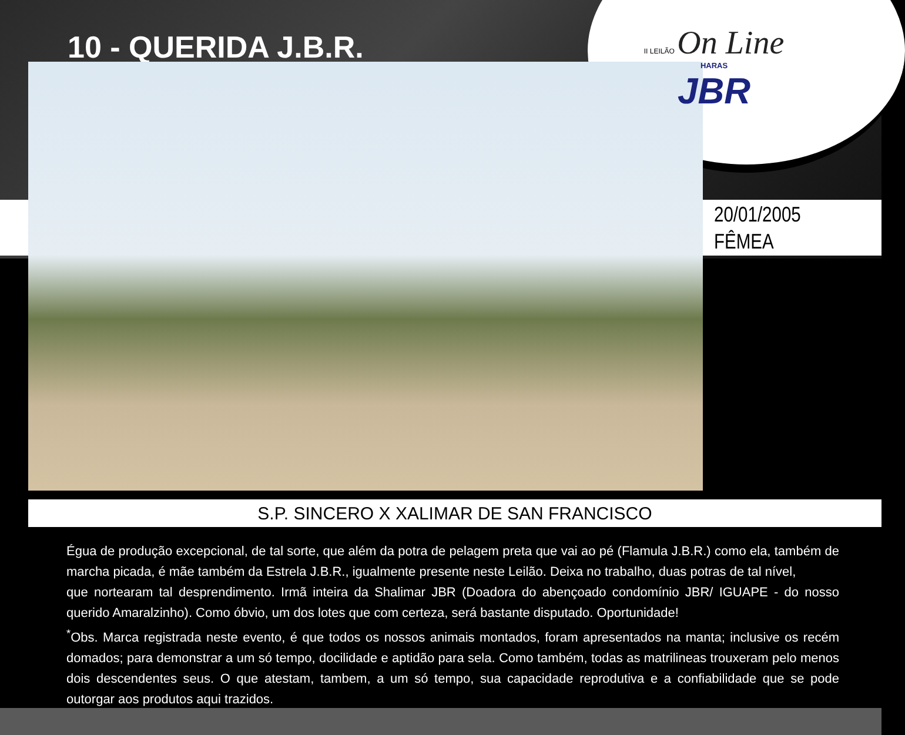10 - QUERIDA J.B.R.
II LEILÃO On Line
HARAS
JBR
20/01/2005
FÊMEA
S.P. SINCERO X XALIMAR DE SAN FRANCISCO
Égua de produção excepcional, de tal sorte, que além da potra de pelagem preta que vai ao pé (Flamula J.B.R.) como ela, também de marcha picada, é mãe também da Estrela J.B.R., igualmente presente neste Leilão. Deixa no trabalho, duas potras de tal nível,
que nortearam tal desprendimento. Irmã inteira da Shalimar JBR (Doadora do abençoado condomínio JBR/ IGUAPE - do nosso querido Amaralzinho). Como óbvio, um dos lotes que com certeza, será bastante disputado. Oportunidade!
<sup>*</sup> Obs. Marca registrada neste evento, é que todos os nossos animais montados, foram apresentados na manta; inclusive os recém domados; para demonstrar a um só tempo, docilidade e aptidão para sela. Como também, todas as matrilineas trouxeram pelo menos dois descendentes seus. O que atestam, tambem, a um só tempo, sua capacidade reprodutiva e a confiabilidade que se pode outorgar aos produtos aqui trazidos.